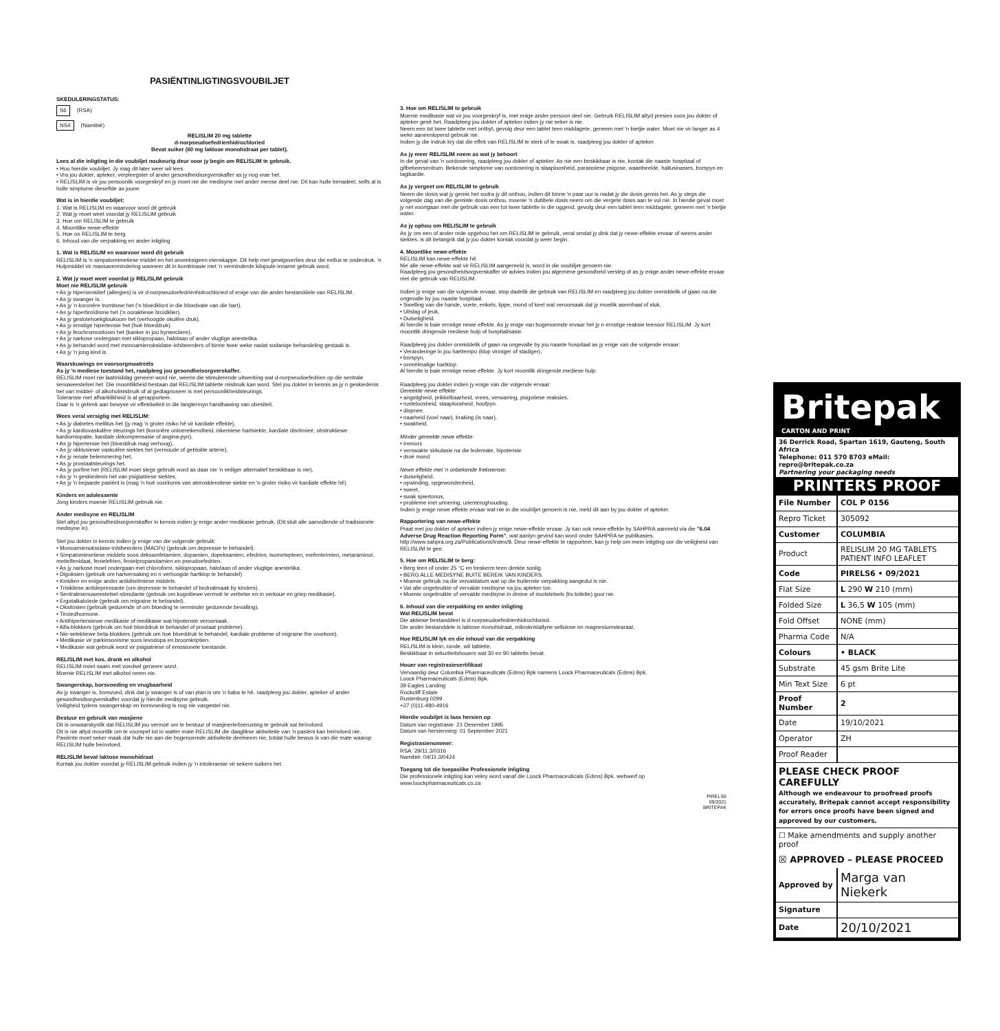PASIËNTINLIGTINGSVOUBILJET
SKEDULERINGSTATUS:
S6 (RSA)
NS4 (Namibië)
RELISLIM 20 mg tablette
d-norpseudoefedrienhidrochloried
Bevat suiker (60 mg laktose monohidraat per tablet).
Lees al die inligting in die voubiljet noukeurig deur voor jy begin om RELISLIM te gebruik.
• Hou hierdie voubiljet. Jy mag dit later weer wil lees.
• Vra jou dokter, apteker, verpleegster of ander gesondheidsorgverskaffer as jy nog vrae het.
• RELISLIM is vir jou persoonlik voorgeskryf en jy moet nie die medisyne met ander mense deel nie. Dit kan hulle benadeel, selfs al is hulle simptome dieselfde as joune.
Wat is in hierdie voubiljet:
1. Wat is RELISLIM en waarvoor word dit gebruik
2. Wat jy moet weet voordat jy RELISLIM gebruik
3. Hoe om RELISLIM te gebruik
4. Moontlike newe-effekte
5. Hoe on RELISLIM te berg
6. Inhoud van die verpakking en ander inligting
1. Wat is RELISLIM en waarvoor word dit gebruik
RELISLIM is 'n simpatomimetiese middel en het anoreksigeen eienskappe. Dit help met gewigsverlies deur die eetlus te onderdruk. 'n Hulpmiddel vir massavermindering wanneer dit in kombinasie met 'n verminderde kilojoule-inname gebruik word.
2. Wat jy moet weet voordat jy RELISLIM gebruik
Moet nie RELISLIM gebruik
• As jy hipersensitief (allergies) is vir d-norpseudoefedrienhidrochloried of enige van die ander bestanddele van RELISLIM.
• As jy swanger is.
• As jy 'n koronêre trombose het ('n bloedklont in die bloedvate van die hart).
• As jy hipertiroïdisme het ('n ooraktiewe tiroïdklier).
• As jy geslotehoekgloukoom het (verhoogde okulêre druk).
• As jy ernstige hipertensie het (hoë bloeddruk).
• As jy feochromositoom het (kanker in jou byniercliere).
• As jy narkose ondergaan met siklopropaan, halotaan of ander vlugtige anestetika.
• As jy behandel word met monoamienoksidase-inhibeerders of binne twee weke nadat sodanige behandeling gestaak is.
• As jy 'n jong kind is.
Waarskuwings en voorsorgmaatreëls
As jy 'n mediese toestand het, raadpleeg jou gesondheisorgverskaffer.
RELISLIM moet nie laatmiddag geneem word nie, weens die stimulerende uitwerking wat d-norpseudoefedrien op die sentrale senuweestelsel het. Die moontlikheid bestaan dat RELISLIM tablette misbruik kan word. Stel jou dokter in kennis as jy n geskiedenis het van middel- of alkoholmisbruik of al gediagnoseer is met persoonlikheidsteurings.
Toleransie met afhanklikheid is al gerapporteer.
Daar is 'n gebrek aan bewyse vir effektiwiteit in die langtermyn handhawing van obesiteit.
Wees veral versigtig met RELISLIM:
• As jy diabetes mellitus het (jy mag 'n groter risiko hê vir kardiale effekte),
• As jy kardiovaskulêre steurings het (koronêre ontoereikendheid, iskemiese hartsiekte, kardiale disritmieë, obstruktiewe kardiomiopatie, kardiale dekompensasie of angina-pyn),
• As jy hipertensie het (bloeddruk mag verhoog),
• As jy okklusiewe vaskulêre siektes het (vernoude of geblokte arterie),
• As jy renale belemmering het,
• As jy prostaatsteurings het,
• As jy porfirie het (RELISLIM moet slegs gebruik word as daar nie 'n veiliger alternatief beskikbaar is nie),
• As jy 'n geskiedenis het van psigiatriese siektes,
• As jy 'n bejaarde pasiënt is (mag 'n hoë voorkoms van aterosklerotiese siekte en 'n groter risiko vir kardiale effekte hê).
Kinders en adolessente
Jong kinders moenie RELISLIM gebruik nie.
Ander medisyne en RELISLIM
Stel altyd jou gesondheidsorgverskaffer in kennis indien jy enige ander medikasie gebruik. (Dit sluit alle aanvullende of tradisionele medisyne in).
Stel jou dokter in kennis indien jy enige van die volgende gebruik:
• Monoamienoksidase-inhibeerders (MAOI's) (gebruik om depressie te behandel).
• Simpatomimetiese middels soos deksamfetamien, dopamien, dopeksamien, efedrien, isometepteen, mefentermien, metaraminol, metielfenidaat, fenielefrien, fenielpropanolamien en pseudoefedrien.
• As jy narkose moet ondergaan met chloroform, siklopropaan, halotaan of ander vlugtige anestetika.
• Digoksien (gebruik om hartversaking en n verhoogde hartklop te behandel)
• Kinidien en enige ander antidisritmiese middels.
• Trisikliese antidepressante (om depressie te behandel of bednatmaak by kinders).
• Sentralesenuweestelsel-stimulante (gebruik om kognitiewe vermoë te verbeter en in verkoue en griep medikasie).
• Ergotalkaloïede (gebruik om migraine te behandel).
• Oksitosien (gebruik gedurende of om bloeding te verminder gedurende bevalling).
• Tiroïedhormone.
• Antihipertensiewe medikasie of medikasie wat hipotensie veroorsaak.
• Alfa-blokkers (gebruik om hoë bloeddruk te behandel of prostaat probleme).
• Nie-selektiewe beta-blokkers (gebruik om hoë bloeddruk te behandel, kardiale probleme of migraine the voorkom).
• Medikasie vir parkinsonisme soos levodopa en broomkriptien.
• Medikasie wat gebruik word vir psigiatriese of emosionele toestande.
RELISLIM met kos, drank en alkohol
RELISLIM moet saam met voedsel geneem word.
Moenie RELISLIM met alkohol neem nie.
Swangerskap, borsvoeding en vrugbaarheid
As jy swanger is, borsvoed, dink dat jy swanger is of van plan is om 'n baba te hê, raadpleeg jou dokter, apteker of ander gesondheidsorgverskaffer voordat jy hierdie medisyne gebruik.
Veiligheid tydens swangerskap en borsvoeding is nog nie vasgestel nie.
Bestuur en gebruik van masjiene
Dit is onwaarskynlik dat RELISLIM jou vermoë om te bestuur of masjinerie/toerusting te gebruik sal beïnvloed.
Dit is nie altyd moontlik om te voorspel tot in watter mate RELISLIM die daaglikse aktiwiteite van 'n pasiënt kan beïnvloed nie. Pasiënte moet seker maak dat hulle nie aan die bogenoemde aktiwiteite deelneem nie, totdat hulle bewus is van die mate waarop RELISLIM hulle beïnvloed.
RELISLIM bevat laktose monohidraat
Kontak jou dokter voordat jy RELISLIM gebruik indien jy 'n intoleransie vir sekere suikers het.
3. Hoe om RELISLIM te gebruik
Moenie medikasie wat vir jou voorgeskryf is, met enige ander persoon deel nie. Gebruik RELISLIM altyd presies soos jou dokter of apteker gesê het. Raadpleeg jou dokter of apteker indien jy nie seker is nie.
Neem een tot twee tablette met ontbyt, gevolg deur een tablet teen middagete, geneem met 'n bietjie water. Moet nie vir langer as 4 weke aaneenlopend gebruik nie.
Indien jy die indruk kry dat die effek van RELISLIM te sterk of te swak is, raadpleeg jou dokter of apteker.
As jy meer RELISLIM neem as wat jy behoort
In die geval van 'n oordosering, raadpleeg jou dokter of apteker. As nie een beskikbaar is nie, kontak die naaste hospitaal of gifbeheersentrum. Bekende simptome van oordosering is slaaploosheid, paranoïese psigose, waanbeelde, hallusinasies, borspyn en tagikardie.
As jy vergeet om RELISLIM te gebruik
Neem die dosis wat jy gemis het sodra jy dit onthou, indien dit binne 'n paar uur is nadat jy die dosis gemis het. As jy slegs die volgende dag van die gemiste dosis onthou, moenie 'n dubbele dosis neem om die vergete dosis aan te vul nie. In hierdie geval moet jy net voortgaan met die gebruik van een tot twee tablette in die oggend, gevolg deur een tablet teen middagete, geneem met 'n bietjie water.
As jy ophou om RELISLIM te gebruik
As jy om een of ander rede opgehou het om RELISLIM te gebruik, veral omdat jy dink dat jy newe-effekte ervaar of weens ander siektes, is dit belangrik dat jy jou dokter kontak voordat jy weer begin.
4. Moontlike newe-effekte
RELISLIM kan newe-effekte hê.
Nie alle newe-effekte wat vir RELISLIM aangemeld is, word in die voubiljet genoem nie.
Raadpleeg jou gesondheidsorgverskaffer vir advies indien jou algemene gesondheid versleg of as jy enige ander newe-effekte ervaar met die gebruik van RELISLIM.
Indien jy enige van die volgende ervaar, stop dadelik die gebruik van RELISLIM en raadpleeg jou dokter onmiddelik of gaan na die ongevalle by jou naaste hospitaal.
• Swelling van die hande, voete, enkels, lippe, mond of keel wat veroorsaak dat jy moeilik asemhaal of sluk,
• Uitslag of jeuk,
• Duiseligheid.
Al hierdie is baie ernstige newe effekte. As jy enige van bogenoemde ervaar het jy n ernstige reaksie teenoor RELISLIM. Jy kort moontlik dringende mediese hulp of hospitalisasie.
Raadpleeg jou dokter onmiddelik of gaan na ongevalle by jou naaste hospitaal as jy enige van die volgende ervaar:
• Veranderinge in jou harttempo (klop vinniger of stadiger),
• borspyn,
• onreëlmatige hartklop.
Al hierdie is baie ernstige newe effekte. Jy kort moontlik dringende mediese hulp.
Raadpleeg jou dokter indien jy enige van die volgende ervaar:
Gereelde newe effekte:
• angstigheid, prikkelbaarheid, vrees, verwarring, psigotiese reaksies.
• rusteloosheid, slaaploosheid, hoofpyn.
• dispnee.
• naarheid (voel naar), braking (is naar),
• swakheid.
Minder gereelde newe effekte:
• tremors
• verswakte sirkulasie na die ledemate, hipotensie
• droë mond
Newe effekte met 'n onbekende frekwensie:
• duiseligheid,
• opwinding, opgewondenheid,
• sweet,
• swak spiertonus,
• probleme met urinering, urienterughouding.
Indien jy enige newe effekte ervaar wat nie in die voubiljet genoem is nie, meld dit aan by jou dokter of apteker.
Rapportering van newe-effekte
Praat met jou dokter of apteker indien jy enige newe-effekte ervaar. Jy kan ook newe-effekte by SAHPRA aanmeld via die "6.04 Adverse Drug Reaction Reporting Form", wat aanlyn gevind kan word onder SAHPRA se publikasies: http://www.sahpra.org.za/Publications/Index/8. Deur newe-effekte te rapporteer, kan jy help om meer inligting oor die veiligheid van RELISLIM te gee.
5. Hoe om RELISLIM te berg:
• Berg teen of onder 25 °C en beskerm teen direkte sonlig.
• BERG ALLE MEDISYNE BUITE BEREIK VAN KINDERS.
• Moenie gebruik na die vervaldatum wat op die buitenste verpakking aangedui is nie.
• Vat alle ongebruikte of vervalde medisyne na jou apteker toe.
• Moenie ongebruikte of vervalde medisyne in dreine of rioolstelsels (bv.toilette) gooi nie.
6. Inhoud van die verpakking en ander inligting
Wat RELISLIM bevat
Die aktiewe bestanddeel is d-norpseudoefedrienhidrochloried.
Die ander bestanddele is laktose monohidraat, mikrokristallyne sellulose en magnesiumstearaat.
Hoe RELISLIM lyk en die inhoud van die verpakking
RELISLIM is klein, ronde, wit tablette.
Beskikbaar in sekuriteitshouers wat 30 en 90 tablette bevat.
Houer van registrasiesertifikaat
Vervaardig deur Columbia Pharmaceuticals (Edms) Bpk namens Loock Pharmaceuticals (Edms) Bpk.
Loock Pharmaceuticals (Edms) Bpk.
39 Eagles Landing
Rockcliff Estate
Rustenburg 0299
+27 (0)11-480-4916
Hierdie voubiljet is laas hersien op
Datum van registrasie: 21 Desember 1995
Datum van hersienning: 01 September 2021
Registrasienommer:
RSA: 29/11.3/0316
Namibië: 04/11.3/0424
Toegang tot die toepaslike Professionele Inligting
Die professionele inligting kan vekry word vanaf die Loock Pharmaceuticals (Edms) Bpk. webwerf op www.loockpharmaceuticals.co.za
PIRELS6
09/2021
BRITEPAK
Britepak
CARTON AND PRINT
36 Derrick Road, Spartan 1619, Gauteng, South Africa
Telephone: 011 570 8703 eMail: repro@britepak.co.za
Partnering your packaging needs
PRINTERS PROOF
| File Number | COL P 0156 |
| Repro Ticket | 305092 |
| Customer | COLUMBIA |
| Product | RELISLIM 20 MG TABLETS PATIENT INFO LEAFLET |
| Code | PIRELS6 • 09/2021 |
| Flat Size | L 290 W 210 (mm) |
| Folded Size | L 36,5 W 105 (mm) |
| Fold Offset | NONE (mm) |
| Pharma Code | N/A |
| Colours | • BLACK |
| Substrate | 45 gsm Brite Lite |
| Min Text Size | 6 pt |
| Proof Number | 2 |
| Date | 19/10/2021 |
| Operator | ZH |
| Proof Reader | |
PLEASE CHECK PROOF CAREFULLY
Although we endeavour to proofread proofs accurately, Britepak cannot accept responsibility for errors once proofs have been signed and approved by our customers.
☐ Make amendments and supply another proof
☒ APPROVED – PLEASE PROCEED
| Approved by | Marga van Niekerk |
| Signature | |
| Date | 20/10/2021 |